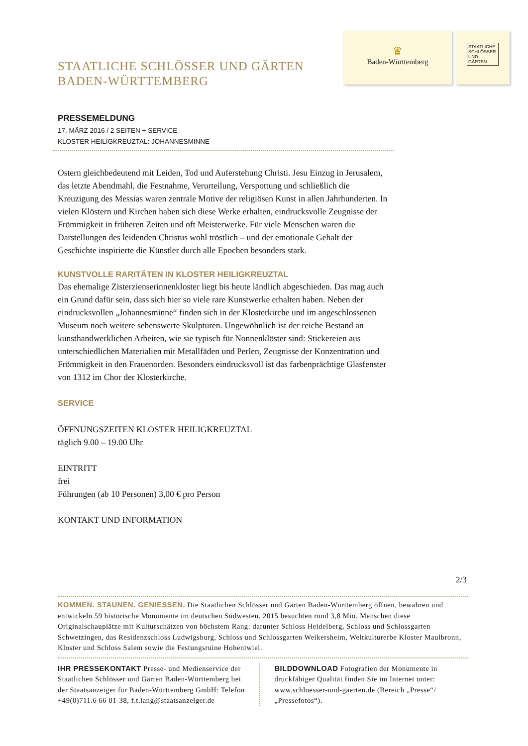STAATLICHE SCHLÖSSER UND GÄRTEN
BADEN-WÜRTTEMBERG
♛
Baden-Württemberg
STAATLICHE SCHLÖSSER UND GÄRTEN
PRESSEMELDUNG
17. MÄRZ 2016 / 2 SEITEN + SERVICE
KLOSTER HEILIGKREUZTAL: JOHANNESMINNE
Ostern gleichbedeutend mit Leiden, Tod und Auferstehung Christi. Jesu Einzug in Jerusalem, das letzte Abendmahl, die Festnahme, Verurteilung, Verspottung und schließlich die Kreuzigung des Messias waren zentrale Motive der religiösen Kunst in allen Jahrhunderten. In vielen Klöstern und Kirchen haben sich diese Werke erhalten, eindrucksvolle Zeugnisse der Frömmigkeit in früheren Zeiten und oft Meisterwerke. Für viele Menschen waren die Darstellungen des leidenden Christus wohl tröstlich – und der emotionale Gehalt der Geschichte inspirierte die Künstler durch alle Epochen besonders stark.
KUNSTVOLLE RARITÄTEN IN KLOSTER HEILIGKREUZTAL
Das ehemalige Zisterzienserinnenkloster liegt bis heute ländlich abgeschieden. Das mag auch ein Grund dafür sein, dass sich hier so viele rare Kunstwerke erhalten haben. Neben der eindrucksvollen „Johannesminne“ finden sich in der Klosterkirche und im angeschlossenen Museum noch weitere sehenswerte Skulpturen. Ungewöhnlich ist der reiche Bestand an kunsthandwerklichen Arbeiten, wie sie typisch für Nonnenklöster sind: Stickereien aus unterschiedlichen Materialien mit Metallfäden und Perlen, Zeugnisse der Konzentration und Frömmigkeit in den Frauenorden. Besonders eindrucksvoll ist das farbenprächtige Glasfenster von 1312 im Chor der Klosterkirche.
SERVICE
ÖFFNUNGSZEITEN KLOSTER HEILIGKREUZTAL
täglich 9.00 – 19.00 Uhr
EINTRITT
frei
Führungen (ab 10 Personen) 3,00 € pro Person
KONTAKT UND INFORMATION
2/3
KOMMEN. STAUNEN. GENIESSEN. Die Staatlichen Schlösser und Gärten Baden-Württemberg öffnen, bewahren und entwickeln 59 historische Monumente im deutschen Südwesten. 2015 besuchten rund 3,8 Mio. Menschen diese Originalschauplätze mit Kulturschätzen von höchstem Rang: darunter Schloss Heidelberg, Schloss und Schlossgarten Schwetzingen, das Residenzschloss Ludwigsburg, Schloss und Schlossgarten Weikersheim, Weltkulturerbe Kloster Maulbronn, Kloster und Schloss Salem sowie die Festungsruine Hohentwiel.
IHR PRESSEKONTAKT Presse- und Medienservice der Staatlichen Schlösser und Gärten Baden-Württemberg bei der Staatsanzeiger für Baden-Württemberg GmbH: Telefon +49(0)711.6 66 01-38, f.t.lang@staatsanzeiger.de
BILDDOWNLOAD Fotografien der Monumente in druckfähiger Qualität finden Sie im Internet unter: www.schloesser-und-gaerten.de (Bereich „Presse“/„Pressefotos“).